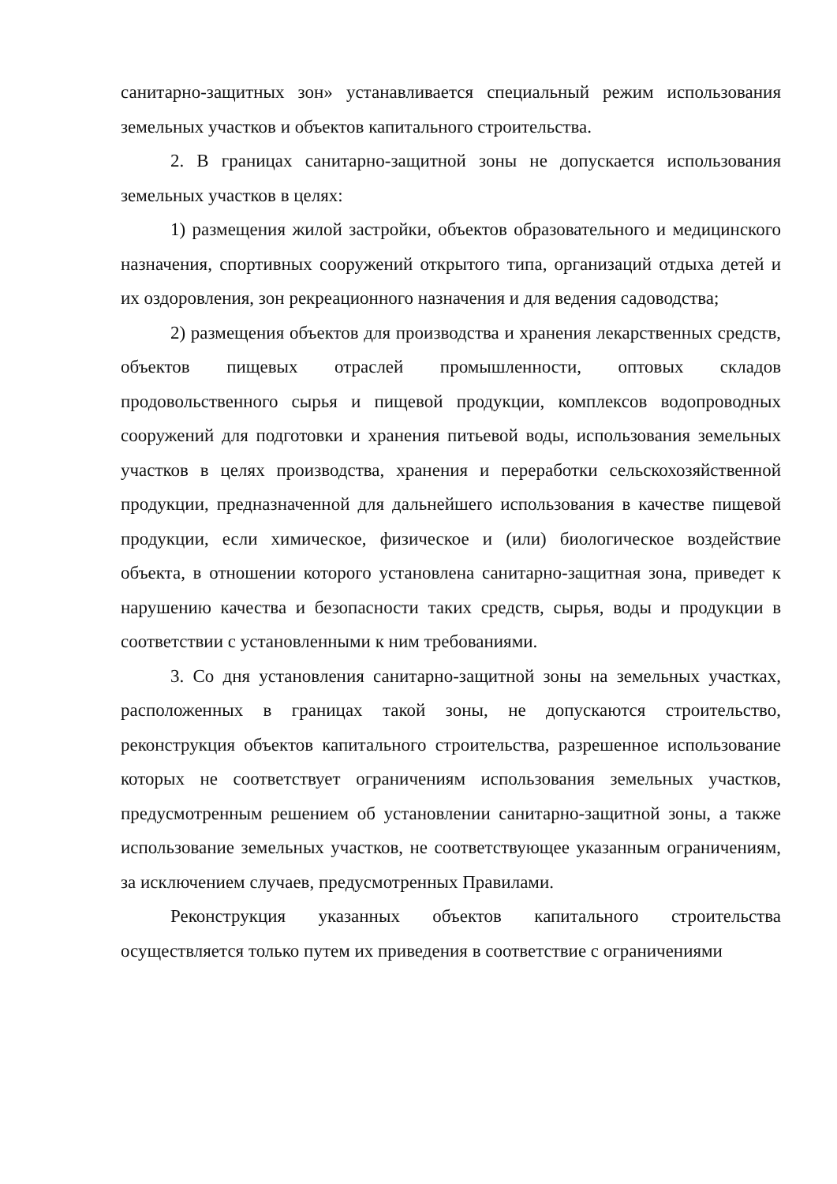санитарно-защитных зон» устанавливается специальный режим использования земельных участков и объектов капитального строительства.
2. В границах санитарно-защитной зоны не допускается использования земельных участков в целях:
1) размещения жилой застройки, объектов образовательного и медицинского назначения, спортивных сооружений открытого типа, организаций отдыха детей и их оздоровления, зон рекреационного назначения и для ведения садоводства;
2) размещения объектов для производства и хранения лекарственных средств, объектов пищевых отраслей промышленности, оптовых складов продовольственного сырья и пищевой продукции, комплексов водопроводных сооружений для подготовки и хранения питьевой воды, использования земельных участков в целях производства, хранения и переработки сельскохозяйственной продукции, предназначенной для дальнейшего использования в качестве пищевой продукции, если химическое, физическое и (или) биологическое воздействие объекта, в отношении которого установлена санитарно-защитная зона, приведет к нарушению качества и безопасности таких средств, сырья, воды и продукции в соответствии с установленными к ним требованиями.
3. Со дня установления санитарно-защитной зоны на земельных участках, расположенных в границах такой зоны, не допускаются строительство, реконструкция объектов капитального строительства, разрешенное использование которых не соответствует ограничениям использования земельных участков, предусмотренным решением об установлении санитарно-защитной зоны, а также использование земельных участков, не соответствующее указанным ограничениям, за исключением случаев, предусмотренных Правилами.
Реконструкция указанных объектов капитального строительства осуществляется только путем их приведения в соответствие с ограничениями